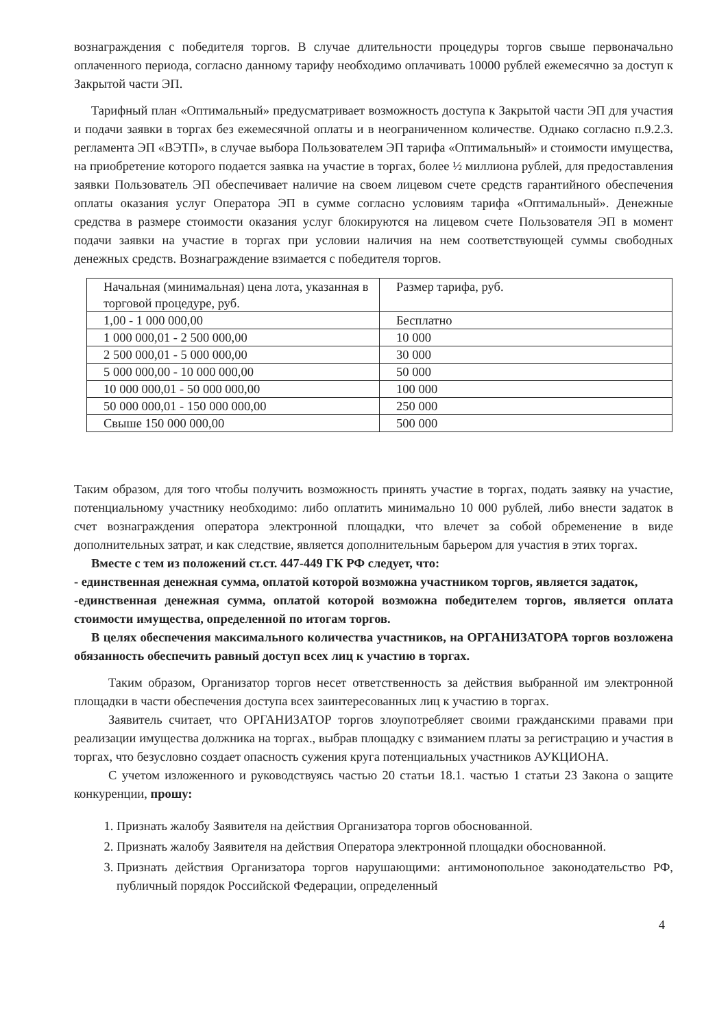вознаграждения с победителя торгов. В случае длительности процедуры торгов свыше первоначально оплаченного периода, согласно данному тарифу необходимо оплачивать 10000 рублей ежемесячно за доступ к Закрытой части ЭП.
Тарифный план «Оптимальный» предусматривает возможность доступа к Закрытой части ЭП для участия и подачи заявки в торгах без ежемесячной оплаты и в неограниченном количестве. Однако согласно п.9.2.3. регламента ЭП «ВЭТП», в случае выбора Пользователем ЭП тарифа «Оптимальный» и стоимости имущества, на приобретение которого подается заявка на участие в торгах, более ½ миллиона рублей, для предоставления заявки Пользователь ЭП обеспечивает наличие на своем лицевом счете средств гарантийного обеспечения оплаты оказания услуг Оператора ЭП в сумме согласно условиям тарифа «Оптимальный». Денежные средства в размере стоимости оказания услуг блокируются на лицевом счете Пользователя ЭП в момент подачи заявки на участие в торгах при условии наличия на нем соответствующей суммы свободных денежных средств. Вознаграждение взимается с победителя торгов.
| Начальная (минимальная) цена лота, указанная в торговой процедуре, руб. | Размер тарифа, руб. |
| 1,00 - 1 000 000,00 | Бесплатно |
| 1 000 000,01 - 2 500 000,00 | 10 000 |
| 2 500 000,01 - 5 000 000,00 | 30 000 |
| 5 000 000,00 - 10 000 000,00 | 50 000 |
| 10 000 000,01 - 50 000 000,00 | 100 000 |
| 50 000 000,01 - 150 000 000,00 | 250 000 |
| Свыше 150 000 000,00 | 500 000 |
Таким образом, для того чтобы получить возможность принять участие в торгах, подать заявку на участие, потенциальному участнику необходимо: либо оплатить минимально 10 000 рублей, либо внести задаток в счет вознаграждения оператора электронной площадки, что влечет за собой обременение в виде дополнительных затрат, и как следствие, является дополнительным барьером для участия в этих торгах.
Вместе с тем из положений ст.ст. 447-449 ГК РФ следует, что:
- единственная денежная сумма, оплатой которой возможна участником торгов, является задаток,
-единственная денежная сумма, оплатой которой возможна победителем торгов, является оплата стоимости имущества, определенной по итогам торгов.
В целях обеспечения максимального количества участников, на ОРГАНИЗАТОРА торгов возложена обязанность обеспечить равный доступ всех лиц к участию в торгах.
Таким образом, Организатор торгов несет ответственность за действия выбранной им электронной площадки в части обеспечения доступа всех заинтересованных лиц к участию в торгах.
Заявитель считает, что ОРГАНИЗАТОР торгов злоупотребляет своими гражданскими правами при реализации имущества должника на торгах., выбрав площадку с взиманием платы за регистрацию и участия в торгах, что безусловно создает опасность сужения круга потенциальных участников АУКЦИОНА.
С учетом изложенного и руководствуясь частью 20 статьи 18.1. частью 1 статьи 23 Закона о защите конкуренции, прошу:
1. Признать жалобу Заявителя на действия Организатора торгов обоснованной.
2. Признать жалобу Заявителя на действия Оператора электронной площадки обоснованной.
3. Признать действия Организатора торгов нарушающими: антимонопольное законодательство РФ, публичный порядок Российской Федерации, определенный
4